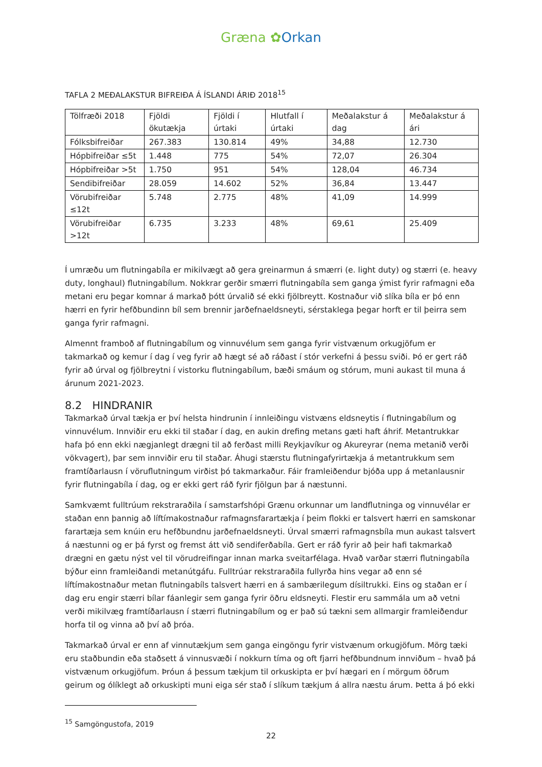Græna ✿Orkan
TAFLA 2 MEÐALAKSTUR BIFREIÐA Á ÍSLANDI ÁRIÐ 2018<sup>15</sup>
| Tölfræði 2018 | Fjöldi ökutækja | Fjöldi í úrtaki | Hlutfall í úrtaki | Meðalakstur á dag | Meðalakstur á ári |
| Fólksbifreiðar | 267.383 | 130.814 | 49% | 34,88 | 12.730 |
| Hópbifreiðar ≤5t | 1.448 | 775 | 54% | 72,07 | 26.304 |
| Hópbifreiðar >5t | 1.750 | 951 | 54% | 128,04 | 46.734 |
| Sendibifreiðar | 28.059 | 14.602 | 52% | 36,84 | 13.447 |
| Vörubifreiðar ≤12t | 5.748 | 2.775 | 48% | 41,09 | 14.999 |
| Vörubifreiðar >12t | 6.735 | 3.233 | 48% | 69,61 | 25.409 |
Í umræðu um flutningabíla er mikilvægt að gera greinarmun á smærri (e. light duty) og stærri (e. heavy duty, longhaul) flutningabílum. Nokkrar gerðir smærri flutningabíla sem ganga ýmist fyrir rafmagni eða metani eru þegar komnar á markað þótt úrvalið sé ekki fjölbreytt. Kostnaður við slíka bíla er þó enn hærri en fyrir hefðbundinn bíl sem brennir jarðefnaeldsneyti, sérstaklega þegar horft er til þeirra sem ganga fyrir rafmagni.
Almennt framboð af flutningabílum og vinnuvélum sem ganga fyrir vistvænum orkugjöfum er takmarkað og kemur í dag í veg fyrir að hægt sé að ráðast í stór verkefni á þessu sviði. Þó er gert ráð fyrir að úrval og fjölbreytni í vistorku flutningabílum, bæði smáum og stórum, muni aukast til muna á árunum 2021-2023.
8.2 HINDRANIR
Takmarkað úrval tækja er því helsta hindrunin í innleiðingu vistvæns eldsneytis í flutningabílum og vinnuvélum. Innviðir eru ekki til staðar í dag, en aukin drefing metans gæti haft áhrif. Metantrukkar hafa þó enn ekki nægjanlegt drægni til að ferðast milli Reykjavíkur og Akureyrar (nema metanið verði vökvagert), þar sem innviðir eru til staðar. Áhugi stærstu flutningafyrirtækja á metantrukkum sem framtíðarlausn í vöruflutningum virðist þó takmarkaður. Fáir framleiðendur bjóða upp á metanlausnir fyrir flutningabíla í dag, og er ekki gert ráð fyrir fjölgun þar á næstunni.
Samkvæmt fulltrúum rekstraraðila í samstarfshópi Grænu orkunnar um landflutninga og vinnuvélar er staðan enn þannig að líftímakostnaður rafmagnsfarartækja í þeim flokki er talsvert hærri en samskonar farartæja sem knúin eru hefðbundnu jarðefnaeldsneyti. Úrval smærri rafmagnsbíla mun aukast talsvert á næstunni og er þá fyrst og fremst átt við sendiferðabíla. Gert er ráð fyrir að þeir hafi takmarkað drægni en gætu nýst vel til vörudreifingar innan marka sveitarfélaga. Hvað varðar stærri flutningabíla býður einn framleiðandi metanútgáfu. Fulltrúar rekstraraðila fullyrða hins vegar að enn sé líftímakostnaður metan flutningabíls talsvert hærri en á sambærilegum dísiltrukki. Eins og staðan er í dag eru engir stærri bílar fáanlegir sem ganga fyrir öðru eldsneyti. Flestir eru sammála um að vetni verði mikilvæg framtíðarlausn í stærri flutningabílum og er það sú tækni sem allmargir framleiðendur horfa til og vinna að því að þróa.
Takmarkað úrval er enn af vinnutækjum sem ganga eingöngu fyrir vistvænum orkugjöfum. Mörg tæki eru staðbundin eða staðsett á vinnusvæði í nokkurn tíma og oft fjarri hefðbundnum innviðum – hvað þá vistvænum orkugjöfum. Þróun á þessum tækjum til orkuskipta er því hægari en í mörgum öðrum geirum og ólíklegt að orkuskipti muni eiga sér stað í slíkum tækjum á allra næstu árum. Þetta á þó ekki
<sup>15</sup> Samgöngustofa, 2019
22